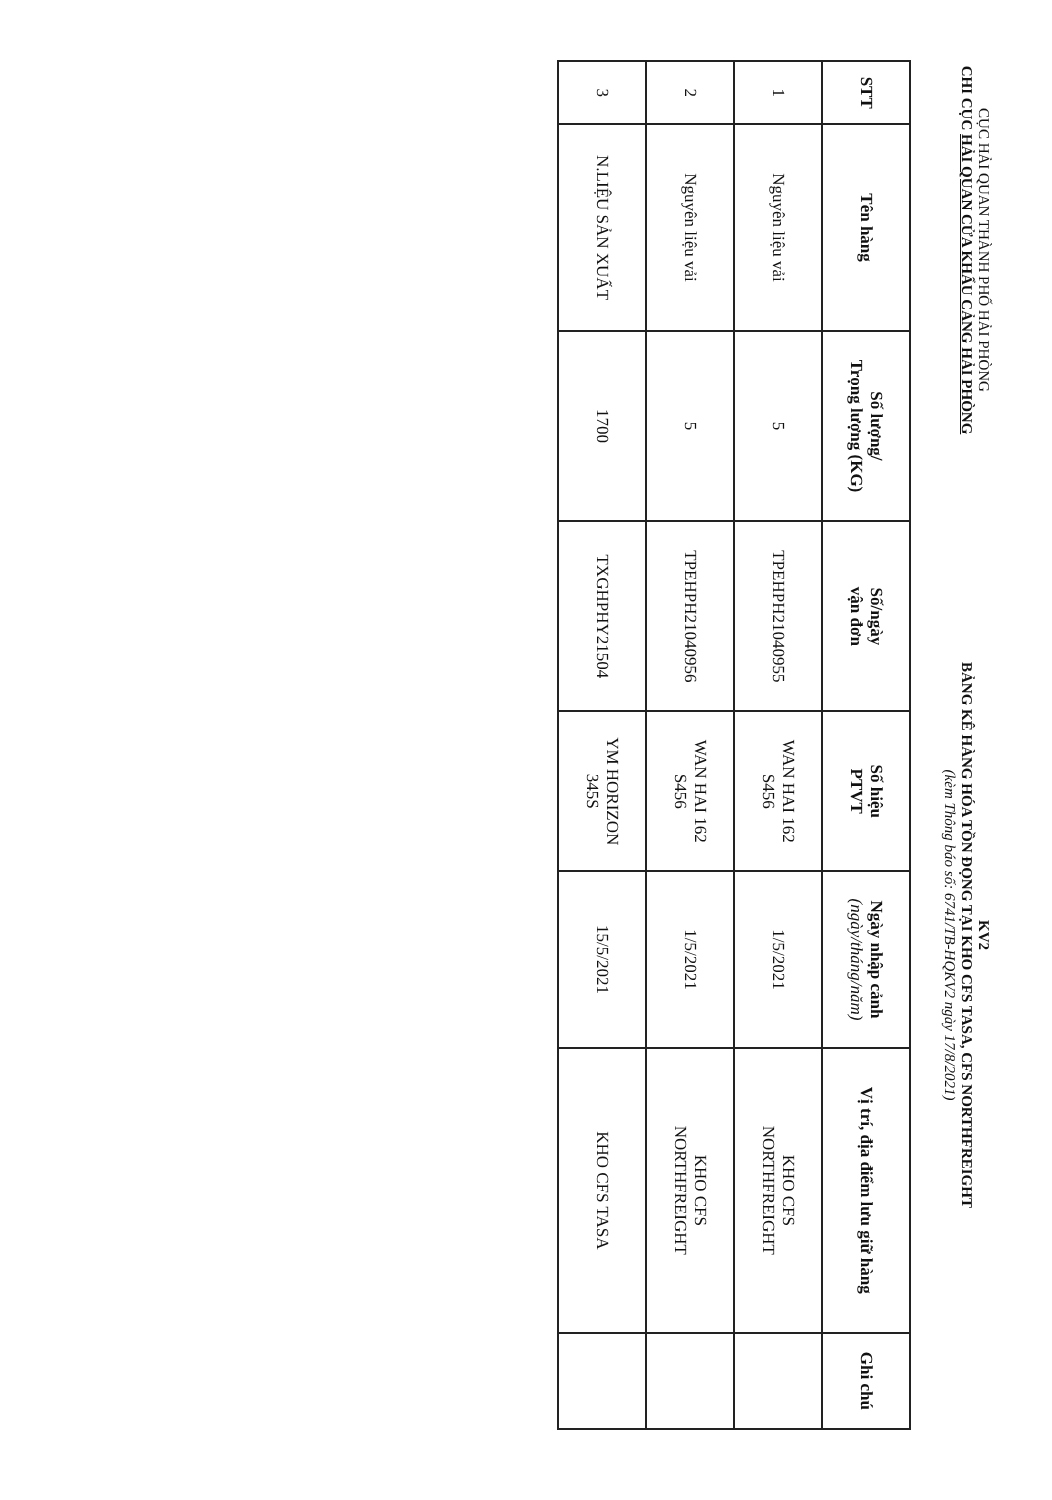CỤC HẢI QUAN THÀNH PHỐ HẢI PHÒNG
CHI CỤC HẢI QUAN CỬA KHẨU CẢNG HẢI PHÒNG
KV2
BẢNG KÊ HÀNG HÓA TỒN ĐỌNG TẠI KHO CFS TASA, CFS NORTHFREIGHT
(kèm Thông báo số: 6741/TB-HQKV2 ngày 17/8/2021)
| STT | Tên hàng | Số lượng/ Trọng lượng (KG) | Số/ngày vận đơn | Số hiệu PTVT | Ngày nhập cảnh (ngày/tháng/năm) | Vị trí, địa điểm lưu giữ hàng | Ghi chú |
| --- | --- | --- | --- | --- | --- | --- | --- |
| 1 | Nguyên liệu vải | 5 | TPEHPH21040955 | WAN HAI 162 S456 | 1/5/2021 | KHO CFS NORTHFREIGHT | |
| 2 | Nguyên liệu vải | 5 | TPEHPH21040956 | WAN HAI 162 S456 | 1/5/2021 | KHO CFS NORTHFREIGHT | |
| 3 | N.LIỆU SẢN XUẤT | 1700 | TXGHPHY21504 | YM HORIZON 345S | 15/5/2021 | KHO CFS TASA | |